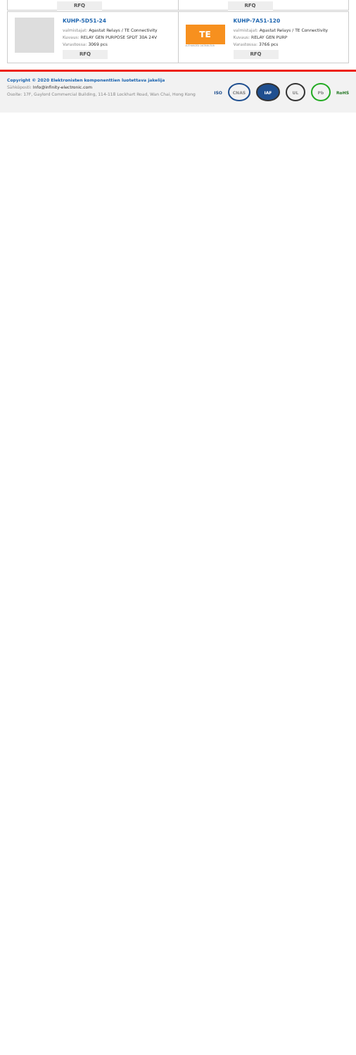RFQ RFQ
KUHP-5D51-24
valmistajat: Agastat Relays / TE Connectivity
Kuvaus: RELAY GEN PURPOSE SPDT 30A 24V
Varastossa: 3069 pcs
RFQ
TE
AUTHORIZED DISTRIBUTOR
KUHP-7A51-120
valmistajat: Agastat Relays / TE Connectivity
Kuvaus: RELAY GEN PURP
Varastossa: 3766 pcs
RFQ
Copyright © 2020 Elektronisten komponenttien luotettava jakelija
Sähköposti: Info@infinity-electronic.com
Osoite: 17F, Gaylord Commercial Building, 114-118 Lockhart Road, Wan Chai, Hong Kong
ISO CNAS IAF UL Pb RoHS